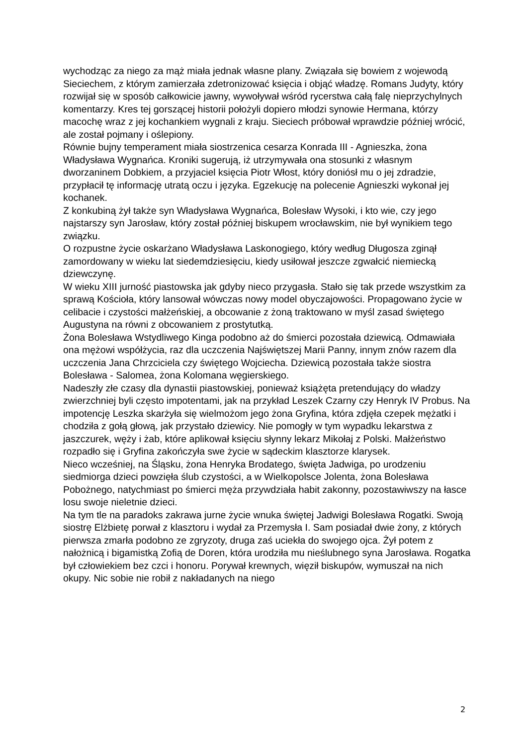wychodząc za niego za mąż miała jednak własne plany. Związała się bowiem z wojewodą Sieciechem, z którym zamierzała zdetronizować księcia i objąć władzę. Romans Judyty, który rozwijał się w sposób całkowicie jawny, wywoływał wśród rycerstwa całą falę nieprzychylnych komentarzy. Kres tej gorszącej historii położyli dopiero młodzi synowie Hermana, którzy macochę wraz z jej kochankiem wygnali z kraju. Sieciech próbował wprawdzie później wrócić, ale został pojmany i oślepiony.
Równie bujny temperament miała siostrzenica cesarza Konrada III - Agnieszka, żona Władysława Wygnańca. Kroniki sugerują, iż utrzymywała ona stosunki z własnym dworzaninem Dobkiem, a przyjaciel księcia Piotr Włost, który doniósł mu o jej zdradzie, przypłacił tę informację utratą oczu i języka. Egzekucję na polecenie Agnieszki wykonał jej kochanek.
Z konkubiną żył także syn Władysława Wygnańca, Bolesław Wysoki, i kto wie, czy jego najstarszy syn Jarosław, który został później biskupem wrocławskim, nie był wynikiem tego związku.
O rozpustne życie oskarżano Władysława Laskonogiego, który według Długosza zginął zamordowany w wieku lat siedemdziesięciu, kiedy usiłował jeszcze zgwałcić niemiecką dziewczynę.
W wieku XIII jurność piastowska jak gdyby nieco przygasła. Stało się tak przede wszystkim za sprawą Kościoła, który lansował wówczas nowy model obyczajowości. Propagowano życie w celibacie i czystości małżeńskiej, a obcowanie z żoną traktowano w myśl zasad świętego Augustyna na równi z obcowaniem z prostytutką.
Żona Bolesława Wstydliwego Kinga podobno aż do śmierci pozostała dziewicą. Odmawiała ona mężowi współżycia, raz dla uczczenia Najświętszej Marii Panny, innym znów razem dla uczczenia Jana Chrzciciela czy świętego Wojciecha. Dziewicą pozostała także siostra Bolesława - Salomea, żona Kolomana węgierskiego.
Nadeszły złe czasy dla dynastii piastowskiej, ponieważ książęta pretendujący do władzy zwierzchniej byli często impotentami, jak na przykład Leszek Czarny czy Henryk IV Probus. Na impotencję Leszka skarżyła się wielmożom jego żona Gryfina, która zdjęła czepek mężatki i chodziła z gołą głową, jak przystało dziewicy. Nie pomogły w tym wypadku lekarstwa z jaszczurek, węży i żab, które aplikował księciu słynny lekarz Mikołaj z Polski. Małżeństwo rozpadło się i Gryfina zakończyła swe życie w sądeckim klasztorze klarysek.
Nieco wcześniej, na Śląsku, żona Henryka Brodatego, święta Jadwiga, po urodzeniu siedmiorga dzieci powzięła ślub czystości, a w Wielkopolsce Jolenta, żona Bolesława Pobożnego, natychmiast po śmierci męża przywdziała habit zakonny, pozostawiwszy na łasce losu swoje nieletnie dzieci.
Na tym tle na paradoks zakrawa jurne życie wnuka świętej Jadwigi Bolesława Rogatki. Swoją siostrę Elżbietę porwał z klasztoru i wydał za Przemysła I. Sam posiadał dwie żony, z których pierwsza zmarła podobno ze zgryzoty, druga zaś uciekła do swojego ojca. Żył potem z nałożnicą i bigamistką Zofią de Doren, która urodziła mu nieślubnego syna Jarosława. Rogatka był człowiekiem bez czci i honoru. Porywał krewnych, więził biskupów, wymuszał na nich okupy. Nic sobie nie robił z nakładanych na niego
2